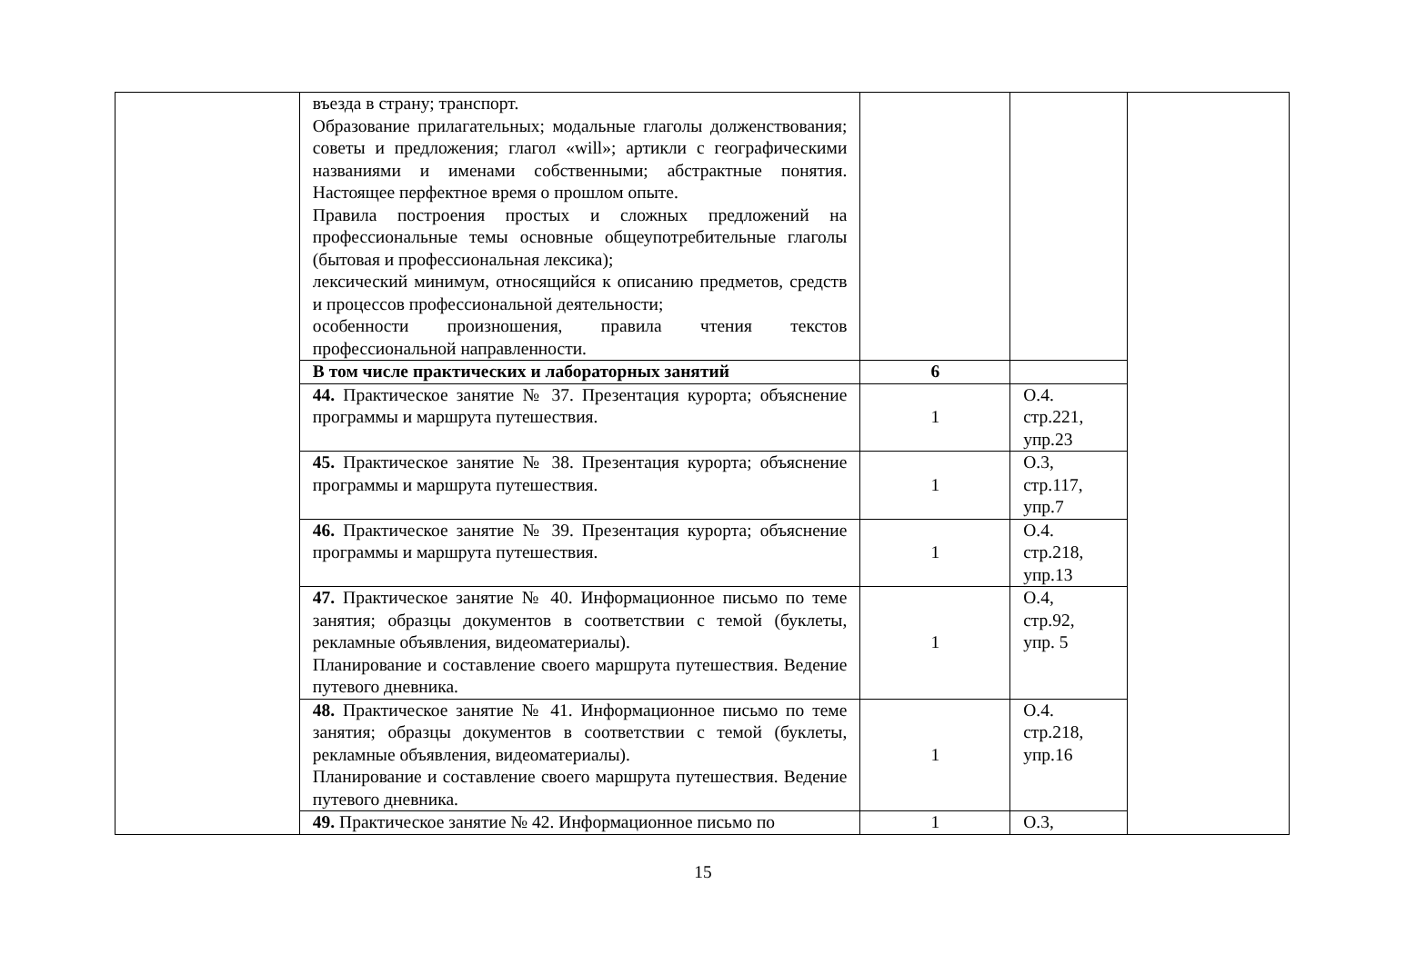| | въезда в страну; транспорт. Образование прилагательных; модальные глаголы долженствования; советы и предложения; глагол «will»; артикли с географическими названиями и именами собственными; абстрактные понятия. Настоящее перфектное время о прошлом опыте. Правила построения простых и сложных предложений на профессиональные темы основные общеупотребительные глаголы (бытовая и профессиональная лексика); лексический минимум, относящийся к описанию предметов, средств и процессов профессиональной деятельности; особенности произношения, правила чтения текстов профессиональной направленности. | | | |
| | В том числе практических и лабораторных занятий | 6 | | |
| | 44. Практическое занятие № 37. Презентация курорта; объяснение программы и маршрута путешествия. | 1 | О.4. стр.221, упр.23 | |
| | 45. Практическое занятие № 38. Презентация курорта; объяснение программы и маршрута путешествия. | 1 | О.3, стр.117, упр.7 | |
| | 46. Практическое занятие № 39. Презентация курорта; объяснение программы и маршрута путешествия. | 1 | О.4. стр.218, упр.13 | |
| | 47. Практическое занятие № 40. Информационное письмо по теме занятия; образцы документов в соответствии с темой (буклеты, рекламные объявления, видеоматериалы). Планирование и составление своего маршрута путешествия. Ведение путевого дневника. | 1 | О.4, стр.92, упр. 5 | |
| | 48. Практическое занятие № 41. Информационное письмо по теме занятия; образцы документов в соответствии с темой (буклеты, рекламные объявления, видеоматериалы). Планирование и составление своего маршрута путешествия. Ведение путевого дневника. | 1 | О.4. стр.218, упр.16 | |
| | 49. Практическое занятие № 42. Информационное письмо по | 1 | О.3, | |
15